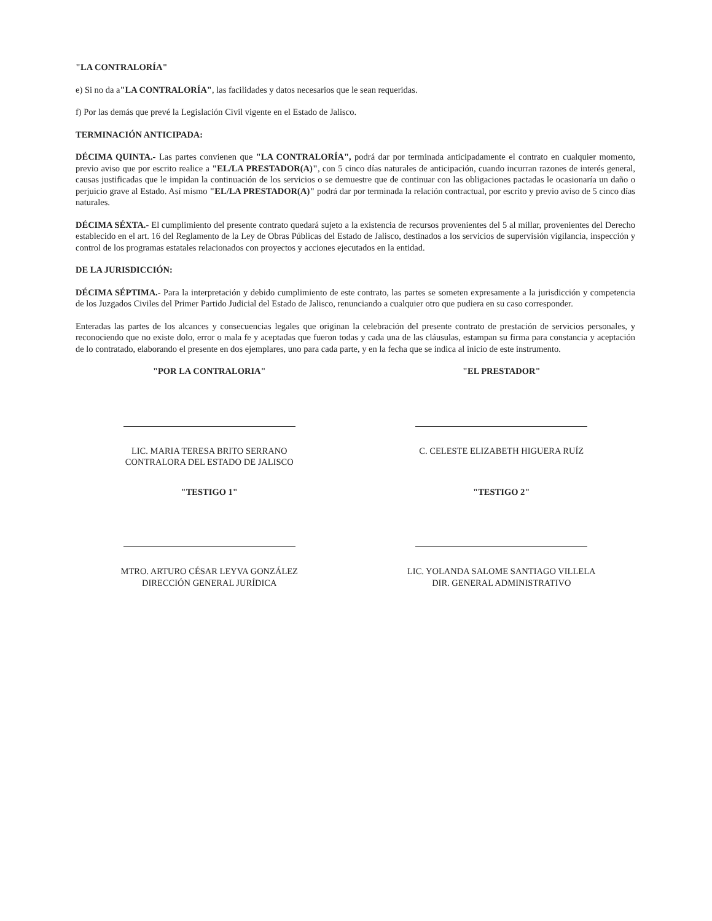"LA CONTRALORÍA"
e) Si no da a"LA CONTRALORÍA", las facilidades y datos necesarios que le sean requeridas.
f) Por las demás que prevé la Legislación Civil vigente en el Estado de Jalisco.
TERMINACIÓN ANTICIPADA:
DÉCIMA QUINTA.- Las partes convienen que "LA CONTRALORÍA", podrá dar por terminada anticipadamente el contrato en cualquier momento, previo aviso que por escrito realice a "EL/LA PRESTADOR(A)", con 5 cinco días naturales de anticipación, cuando incurran razones de interés general, causas justificadas que le impidan la continuación de los servicios o se demuestre que de continuar con las obligaciones pactadas le ocasionaría un daño o perjuicio grave al Estado. Así mismo "EL/LA PRESTADOR(A)" podrá dar por terminada la relación contractual, por escrito y previo aviso de 5 cinco días naturales.
DÉCIMA SÉXTA.- El cumplimiento del presente contrato quedará sujeto a la existencia de recursos provenientes del 5 al millar, provenientes del Derecho establecido en el art. 16 del Reglamento de la Ley de Obras Públicas del Estado de Jalisco, destinados a los servicios de supervisión vigilancia, inspección y control de los programas estatales relacionados con proyectos y acciones ejecutados en la entidad.
DE LA JURISDICCIÓN:
DÉCIMA SÉPTIMA.- Para la interpretación y debido cumplimiento de este contrato, las partes se someten expresamente a la jurisdicción y competencia de los Juzgados Civiles del Primer Partido Judicial del Estado de Jalisco, renunciando a cualquier otro que pudiera en su caso corresponder.
Enteradas las partes de los alcances y consecuencias legales que originan la celebración del presente contrato de prestación de servicios personales, y reconociendo que no existe dolo, error o mala fe y aceptadas que fueron todas y cada una de las cláusulas, estampan su firma para constancia y aceptación de lo contratado, elaborando el presente en dos ejemplares, uno para cada parte, y en la fecha que se indica al inicio de este instrumento.
"POR LA CONTRALORIA"
LIC. MARIA TERESA BRITO SERRANO
CONTRALORA DEL ESTADO DE JALISCO
"EL PRESTADOR"
C. CELESTE ELIZABETH HIGUERA RUÍZ
"TESTIGO 1"
MTRO. ARTURO CÉSAR LEYVA GONZÁLEZ
DIRECCIÓN GENERAL JURÍDICA
"TESTIGO 2"
LIC. YOLANDA SALOME SANTIAGO VILLELA
DIR. GENERAL ADMINISTRATIVO